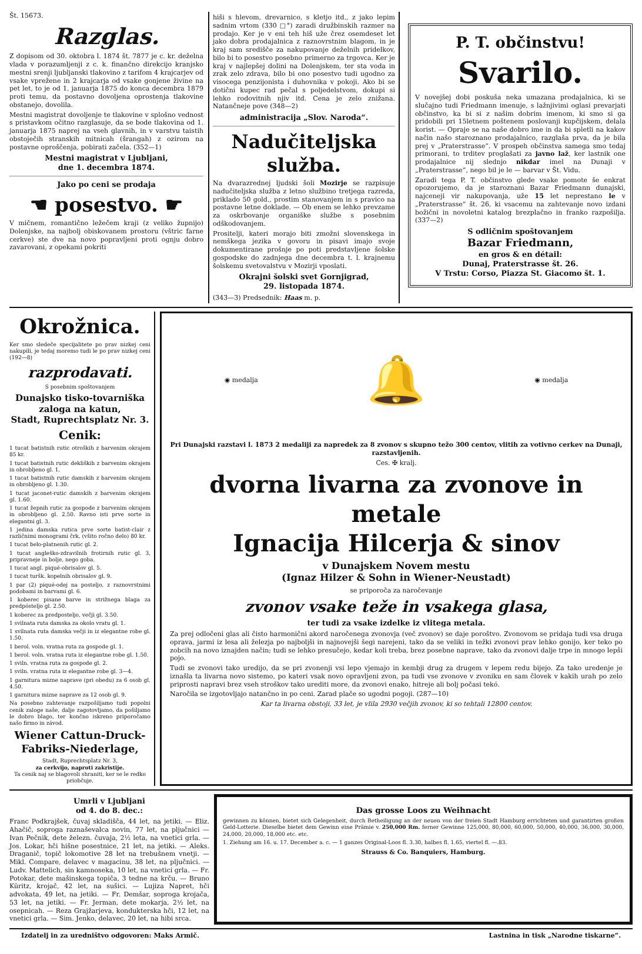Št. 15673.
Razglas.
Z dopisom od 30. oktobra l. 1874 št. 7877 je c. kr. deželna vlada v porazumljenji z c. k. finančno direkcijo kranjsko mestni srenji ljubljanski tlakovino z tarifom 4 krajcarjev od vsake vprežene in 2 krajcarja od vsake gonjene živine na pet let, to je od 1. januarja 1875 do konca decembra 1879 proti temu, da postavno dovoljena oprostenja tlakovine obstanejo, dovolila.
Mestni magistrat dovoljenje te tlakovine v splošno vednost s pristavkom očitno razglasuje, da se bode tlakovina od 1. januarja 1875 naprej na vseh glavnih, in v varstvu taistih obstoječih stranskih mitnicah (šrangah) z ozirom na postavne oproščenja, pobirati začela. (352—1)
Mestni magistrat v Ljubljani,
dne 1. decembra 1874.
Jako po ceni se prodaja
☚ posestvo. ☛
V mičnem, romantično ležečem kraji (z veliko župnijo) Dolenjske, na najbolj obiskovanem prostoru (vštric farne cerkve) ste dve na novo popravljeni proti ognju dobro zavarovani, z opekami pokriti
hiši s hlevom, drevarnico, s kletjo itd., z jako lepim sadnim vrtom (330 □°) zaradi družbinskih razmer na prodajo. Ker je v eni teh hiš uže črez osemdeset let jako dobra prodajalnica z raznovrstnim blagom, in je kraj sam središče za nakupovanje deželnih pridelkov, bilo bi to posestvo posebno primerno za trgovca. Ker je kraj v najlepšej dolini na Dolenjskem, ter sta voda in zrak zelo zdrava, bilo bi ono posestvo tudi ugodno za visocega penzijonista i duhovnika v pokoji. Ako bi se dotični kupec rad pečal s poljedelstvom, dokupi si lehko rodovitnih njiv itd. Cena je zelo znižana. Natančneje pove (348—2)
administracija „Slov. Naroda“.
Nadučiteljska služba.
Na dvarazrednej ljudski šoli Mozirje se razpisuje nadučiteljska služba z letno službino tretjega razreda, priklado 50 gold., prostim stanovanjem in s pravico na postavne letne doklade. — Ob enem se lehko prevzame za oskrbovanje organiške službe s posebnim odškodovanjem.
Prositelji, kateri morajo biti zmožni slovenskega in nemškega jezika v govoru in pisavi imajo svoje dokumentirane prošnje po poti predstavljene šolske gospodske do zadnjega dne decembra t. l. krajnemu šolskemu svetovalstvu v Mozirji vposlati.
Okrajni šolski svet Gornjigrad,
29. listopada 1874.
(343—3) Predsednik: Haas m. p.
P. T. občinstvu!
Svarilo.
V novejšej dobi poskuša neka umazana prodajalnica, ki se slučajno tudi Friedmann imenuje, s lažnjivimi oglasi prevarjati občinstvo, ka bi si z našim dobrim imenom, ki smo si ga pridobili pri 15letnem poštenem poslovanji kupčijskem, delala korist. — Opraje se na naše dobro ime in da bi spletli na kakov način našo staroznano prodajalnico, razglaša prva, da je bila prej v „Praterstrasse“. V prospeh občinstva samega smo tedaj primorani, to trditev proglašati za javno laž, ker lastnik one prodajalnice nij slednjo nikdar imel na Dunaji v „Praterstrasse“, nego bil je le — barvar v Št. Vidu.
Zaradi tega P. T. občinstvo glede vsake pomote še enkrat opozorujemo, da je staroznani Bazar Friedmann dunajski, najceneji vir nakupovanja, uže 15 let neprestano le v „Praterstrasse“ št. 26, ki vsacemu na zahtevanje novo izdani božični in novoletni katalog brezplačno in franko razpošilja. (337—2)
S odličnim spoštovanjem
Bazar Friedmann,
en gros & en détail:
Dunaj, Praterstrasse št. 26.
V Trstu: Corso, Piazza St. Giacomo št. 1.
Okrožnica.
Ker smo sledeče specijalitete po prav nizkej ceni nakupili, je tedaj moremo tudi le po prav nizkej ceni (192—8)
razprodavati.
S posebnim spoštovanjem
Dunajsko tisko-tovarniška zaloga na katun,
Stadt, Ruprechtsplatz Nr. 3.
Cenik:
1 tucat batistnih rutic otroških z barvenim okrajem 85 kr.
1 tucat batistnih rutic dekliških z barvenim okrajem in obrobljeno gl. 1.
1 tucat batistnih rutic damskih z barvenim okrajem in obrobljeno gl. 1.30.
1 tucat jaconet-rutic damskih z barvenim okrajem gl. 1.60.
1 tucat žepnih rutic za gospode z barvenim okrajem in obrobljeno gl. 2.50. Ravno isti prve sorte in elegantni gl. 3.
1 jedina damska rutica prve sorte batist-clair z različnimi monogrami črk, (všito ročno delo) 80 kr.
1 tucat belo-platnenih rutic gl. 2.
1 tucat angleško-zdravilnih frotirnih rutic gl. 3, pripravneje in bolje, nego goba.
1 tucat angl. piqué-obrisalov gl. 5.
1 tucat turšk. kopelnih obrisalov gl. 9.
1 par (2) piqué-odej na posteljo, z raznovrstnimi podobami in barvami gl. 6.
1 koberec pisane barve in strižnega blaga za predpósteljo gl. 2.50.
1 koberec za predposteljo, večji gl. 3.50.
1 svilnata ruta damska za okolo vratu gl. 1.
1 svilnata ruta damska večji in iz elegantne robe gl. 1.50.
1 berol. voln. vratna ruta za gospode gl. 1.
1 berol. voln. vratna ruta iz elegantne robe gl. 1.50.
1 sviln. vratna ruta za gospode gl. 2.
1 sviln. vratna ruta iz elegantne robe gl. 3—4.
1 garnitura mizne naprave (pri obedu) za 6 osob gl. 4.50.
1 garnitura mizne naprave za 12 osob gl. 9.
Na posebno zahtevanje razpošiljamo tudi popolni cenik zaloge naše, dalje zagotovljamo, da pošiljamo le dobro blago, ter končno iskreno priporočamo našo firmo in závod.
Wiener Cattun-Druck-Fabriks-Niederlage,
Stadt, Ruprechtsplatz Nr. 3,
za cerkvijo, naproti zakristije.
Ta cenik naj se blagovoli shraniti, ker se le redko priobčuje.
◉ medalja 🔔 ◉ medalja
Pri Dunajski razstavi l. 1873 2 medaliji za napredek za 8 zvonov s skupno težo 300 centov, vlitih za votivno cerkev na Dunaji, razstavljenih.
Ces. ✠ kralj.
dvorna livarna za zvonove in metale
Ignacija Hilcerja & sinov
v Dunajskem Novem mestu
(Ignaz Hilzer & Sohn in Wiener-Neustadt)
se priporoča za naročevanje
zvonov vsake teže in vsakega glasa,
ter tudi za vsake izdelke iz vlitega metala.
Za prej odločeni glas ali čisto harmonični akord naročenega zvonovja (več zvonov) se daje poroštvo. Zvonovom se pridaja tudi vsa druga oprava, jarmi iz lesa ali železja po najboljši in najnovejši šegi narejeni, tako da se veliki in težki zvonovi prav lehko gonijo, ker teko po zobcih na novo iznajden način; tudi se lehko presučejo, kedar koli treba, brez posebne naprave, tako da zvonovi dalje trpe in mnogo lepši pojo.
Tudi se zvonovi tako uredijo, da se pri zvonenji vsi lepo vjemajo in kembji drug za drugem v lepem redu bijejo. Za tako uredenje je iznašla ta livarna novo sistemo, po kateri vsak novo opravljeni zvon, pa tudi vse zvonove v zvoniku en sam človek v kakih urah po zelo priprosti napravi brez vseh stroškov tako urediti more, da zvonovi enako, hitreje ali bolj počasi tekó.
Naročila se izgotovljajo natančno in po ceni. Zarad plače so ugodni pogoji. (287—10)
Kar ta livarna obstoji, 33 let, je vlila 2930 večjih zvonov, ki so tehtali 12800 centov.
Umrli v Ljubljani
od 4. do 8. dec.:
Franc Podkrajšek, čuvaj skladišča, 44 let, na jetiki. — Eliz. Ahačič, soproga raznaševalca novin, 77 let, na pljučnici — Ivan Pečnik, dete železn. čuvaja, 2½ leta, na vnetici grla. — Jos. Lokar, hči hišne posestnice, 21 let, na jetiki. — Aleks. Draganič, topič lokomotive 28 let na trebušnem vnetji. — Mikl. Compare, delavec v magacinu, 38 let, na pljučnici. — Ludv. Mattelich, sin kamnoseka, 10 let, na vnetici grla. — Fr. Potokar, dete mašinskega topiča, 3 tedne na krču. — Bruno Küritz, krojač, 42 let, na sušici. — Lujiza Napret, hči advokata, 49 let, na jetiki. — Fr. Demšar, soproga krojača, 53 let, na jetiki. — Fr. Jerman, dete mokarja, 2½ let, na osepnicah. — Reza Grajžarjeva, kondukterska hči, 12 let, na vnetici grla. — Sim. Jenko, delavec, 20 let, na hibi srca.
Das grosse Loos zu Weihnacht
gewinnen zu können, bietet sich Gelegenheit, durch Betheiligung an der neuen von der freien Stadt Hamburg errichteten und garantirten großen Geld-Lotterie. Dieselbe bietet dem Gewinn eine Prämie v. 250,000 Rm. ferner Gewinne 125,000, 80,000, 60,000, 50,000, 40,000, 36,000, 30,000, 24,000, 20,000, 18,000 etc. etc.
1. Ziehung am 16. u. 17. December a. c. — 1 ganzes Original-Loos fl. 3.30, halbes fl. 1.65, viertel fl. —.83.
Strauss & Co. Banquiers, Hamburg.
Izdatelj in za uredništvo odgovoren: Maks Armič. Lastnina in tisk „Narodne tiskarne“.